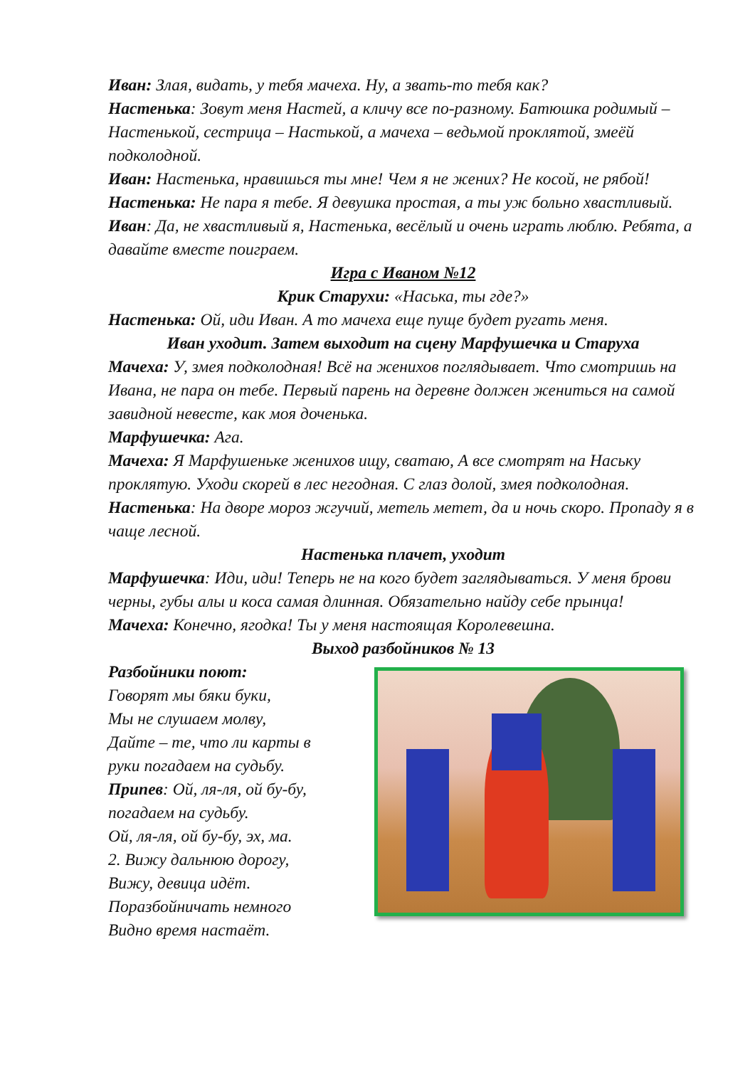Иван: Злая, видать, у тебя мачеха. Ну, а звать-то тебя как?
Настенька: Зовут меня Настей, а кличу все по-разному. Батюшка родимый – Настенькой, сестрица – Настькой, а мачеха – ведьмой проклятой, змеёй подколодной.
Иван: Настенька, нравишься ты мне! Чем я не жених? Не косой, не рябой!
Настенька: Не пара я тебе. Я девушка простая, а ты уж больно хвастливый.
Иван: Да, не хвастливый я, Настенька, весёлый и очень играть люблю. Ребята, а давайте вместе поиграем.
Игра с Иваном №12
Крик Старухи: «Наська, ты где?»
Настенька: Ой, иди Иван. А то мачеха еще пуще будет ругать меня.
Иван уходит. Затем выходит на сцену Марфушечка и Старуха
Мачеха: У, змея подколодная! Всё на женихов поглядывает. Что смотришь на Ивана, не пара он тебе. Первый парень на деревне должен жениться на самой завидной невесте, как моя доченька.
Марфушечка: Ага.
Мачеха: Я Марфушеньке женихов ищу, сватаю, А все смотрят на Наську проклятую. Уходи скорей в лес негодная. С глаз долой, змея подколодная.
Настенька: На дворе мороз жгучий, метель метет, да и ночь скоро. Пропаду я в чаще лесной.
Настенька плачет, уходит
Марфушечка: Иди, иди! Теперь не на кого будет заглядываться. У меня брови черны, губы алы и коса самая длинная. Обязательно найду себе прынца!
Мачеха: Конечно, ягодка! Ты у меня настоящая Королевешна.
Выход разбойников № 13
Разбойники поют:
Говорят мы бяки буки,
Мы не слушаем молву,
Дайте – те, что ли карты в
руки погадаем на судьбу.
Припев: Ой, ля-ля, ой бу-бу,
погадаем на судьбу.
Ой, ля-ля, ой бу-бу, эх, ма.
2. Вижу дальнюю дорогу,
Вижу, девица идёт.
Поразбойничать немного
Видно время настаёт.